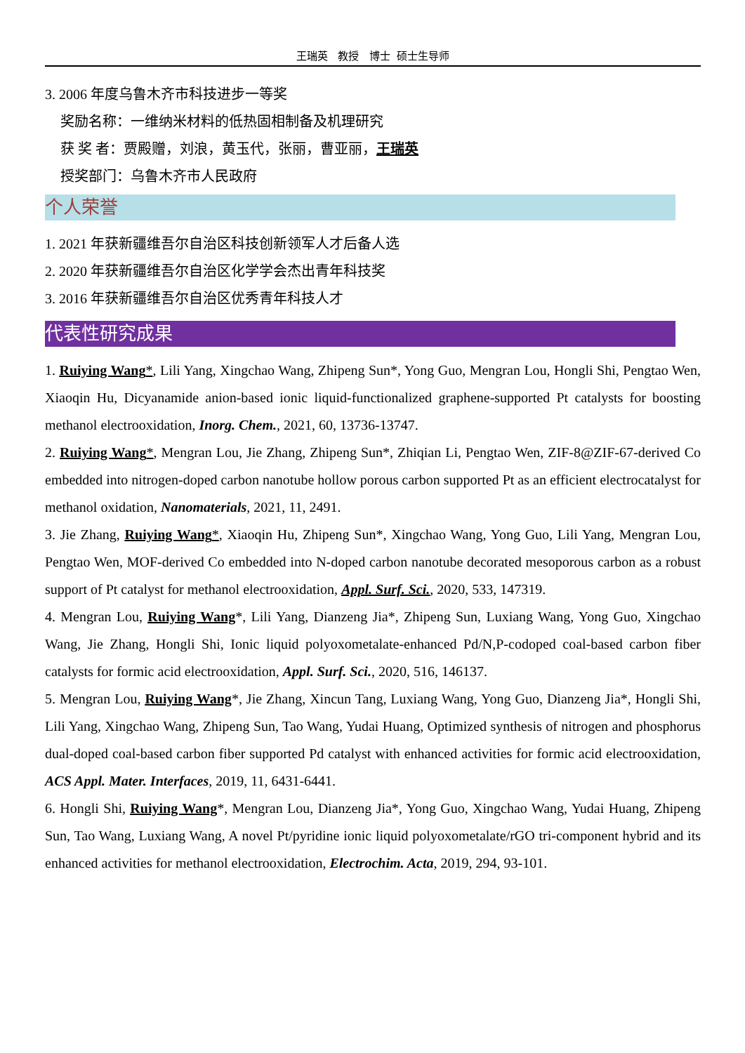王瑞英 教授 博士 硕士生导师
3. 2006 年度乌鲁木齐市科技进步一等奖
奖励名称：一维纳米材料的低热固相制备及机理研究
获 奖 者：贾殿赠，刘浪，黄玉代，张丽，曹亚丽，王瑞英
授奖部门：乌鲁木齐市人民政府
个人荣誉
1. 2021 年获新疆维吾尔自治区科技创新领军人才后备人选
2. 2020 年获新疆维吾尔自治区化学学会杰出青年科技奖
3. 2016 年获新疆维吾尔自治区优秀青年科技人才
代表性研究成果
1. Ruiying Wang*, Lili Yang, Xingchao Wang, Zhipeng Sun*, Yong Guo, Mengran Lou, Hongli Shi, Pengtao Wen, Xiaoqin Hu, Dicyanamide anion-based ionic liquid-functionalized graphene-supported Pt catalysts for boosting methanol electrooxidation, Inorg. Chem., 2021, 60, 13736-13747.
2. Ruiying Wang*, Mengran Lou, Jie Zhang, Zhipeng Sun*, Zhiqian Li, Pengtao Wen, ZIF-8@ZIF-67-derived Co embedded into nitrogen-doped carbon nanotube hollow porous carbon supported Pt as an efficient electrocatalyst for methanol oxidation, Nanomaterials, 2021, 11, 2491.
3. Jie Zhang, Ruiying Wang*, Xiaoqin Hu, Zhipeng Sun*, Xingchao Wang, Yong Guo, Lili Yang, Mengran Lou, Pengtao Wen, MOF-derived Co embedded into N-doped carbon nanotube decorated mesoporous carbon as a robust support of Pt catalyst for methanol electrooxidation, Appl. Surf. Sci., 2020, 533, 147319.
4. Mengran Lou, Ruiying Wang*, Lili Yang, Dianzeng Jia*, Zhipeng Sun, Luxiang Wang, Yong Guo, Xingchao Wang, Jie Zhang, Hongli Shi, Ionic liquid polyoxometalate-enhanced Pd/N,P-codoped coal-based carbon fiber catalysts for formic acid electrooxidation, Appl. Surf. Sci., 2020, 516, 146137.
5. Mengran Lou, Ruiying Wang*, Jie Zhang, Xincun Tang, Luxiang Wang, Yong Guo, Dianzeng Jia*, Hongli Shi, Lili Yang, Xingchao Wang, Zhipeng Sun, Tao Wang, Yudai Huang, Optimized synthesis of nitrogen and phosphorus dual-doped coal-based carbon fiber supported Pd catalyst with enhanced activities for formic acid electrooxidation, ACS Appl. Mater. Interfaces, 2019, 11, 6431-6441.
6. Hongli Shi, Ruiying Wang*, Mengran Lou, Dianzeng Jia*, Yong Guo, Xingchao Wang, Yudai Huang, Zhipeng Sun, Tao Wang, Luxiang Wang, A novel Pt/pyridine ionic liquid polyoxometalate/rGO tri-component hybrid and its enhanced activities for methanol electrooxidation, Electrochim. Acta, 2019, 294, 93-101.